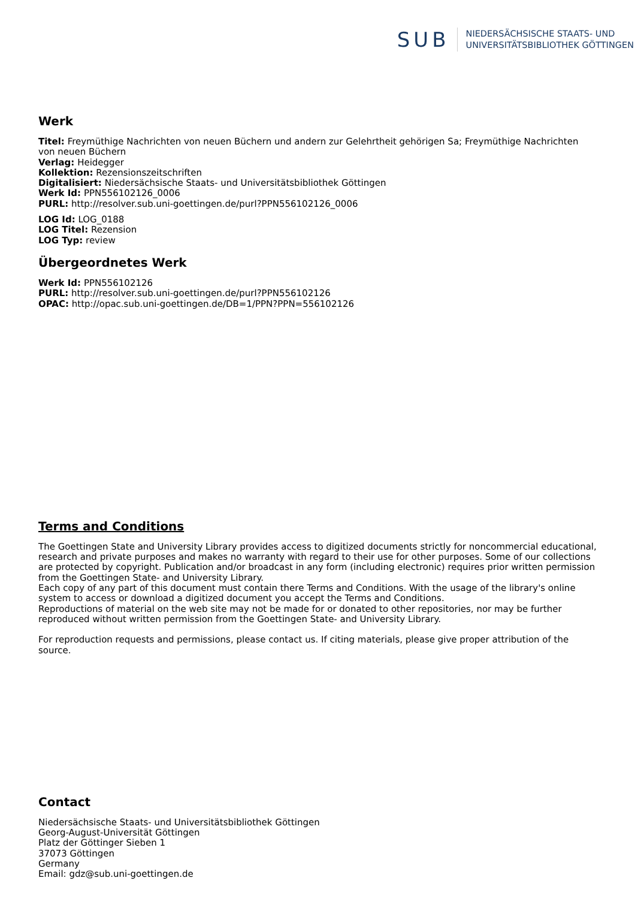SUB
NIEDERSÄCHSISCHE STAATS- UND
UNIVERSITÄTSBIBLIOTHEK GÖTTINGEN
Werk
Titel: Freymüthige Nachrichten von neuen Büchern und andern zur Gelehrtheit gehörigen Sa; Freymüthige Nachrichten von neuen Büchern
Verlag: Heidegger
Kollektion: Rezensionszeitschriften
Digitalisiert: Niedersächsische Staats- und Universitätsbibliothek Göttingen
Werk Id: PPN556102126_0006
PURL: http://resolver.sub.uni-goettingen.de/purl?PPN556102126_0006
LOG Id: LOG_0188
LOG Titel: Rezension
LOG Typ: review
Übergeordnetes Werk
Werk Id: PPN556102126
PURL: http://resolver.sub.uni-goettingen.de/purl?PPN556102126
OPAC: http://opac.sub.uni-goettingen.de/DB=1/PPN?PPN=556102126
Terms and Conditions
The Goettingen State and University Library provides access to digitized documents strictly for noncommercial educational, research and private purposes and makes no warranty with regard to their use for other purposes. Some of our collections are protected by copyright. Publication and/or broadcast in any form (including electronic) requires prior written permission from the Goettingen State- and University Library.
Each copy of any part of this document must contain there Terms and Conditions. With the usage of the library's online system to access or download a digitized document you accept the Terms and Conditions.
Reproductions of material on the web site may not be made for or donated to other repositories, nor may be further reproduced without written permission from the Goettingen State- and University Library.
For reproduction requests and permissions, please contact us. If citing materials, please give proper attribution of the source.
Contact
Niedersächsische Staats- und Universitätsbibliothek Göttingen
Georg-August-Universität Göttingen
Platz der Göttinger Sieben 1
37073 Göttingen
Germany
Email: gdz@sub.uni-goettingen.de